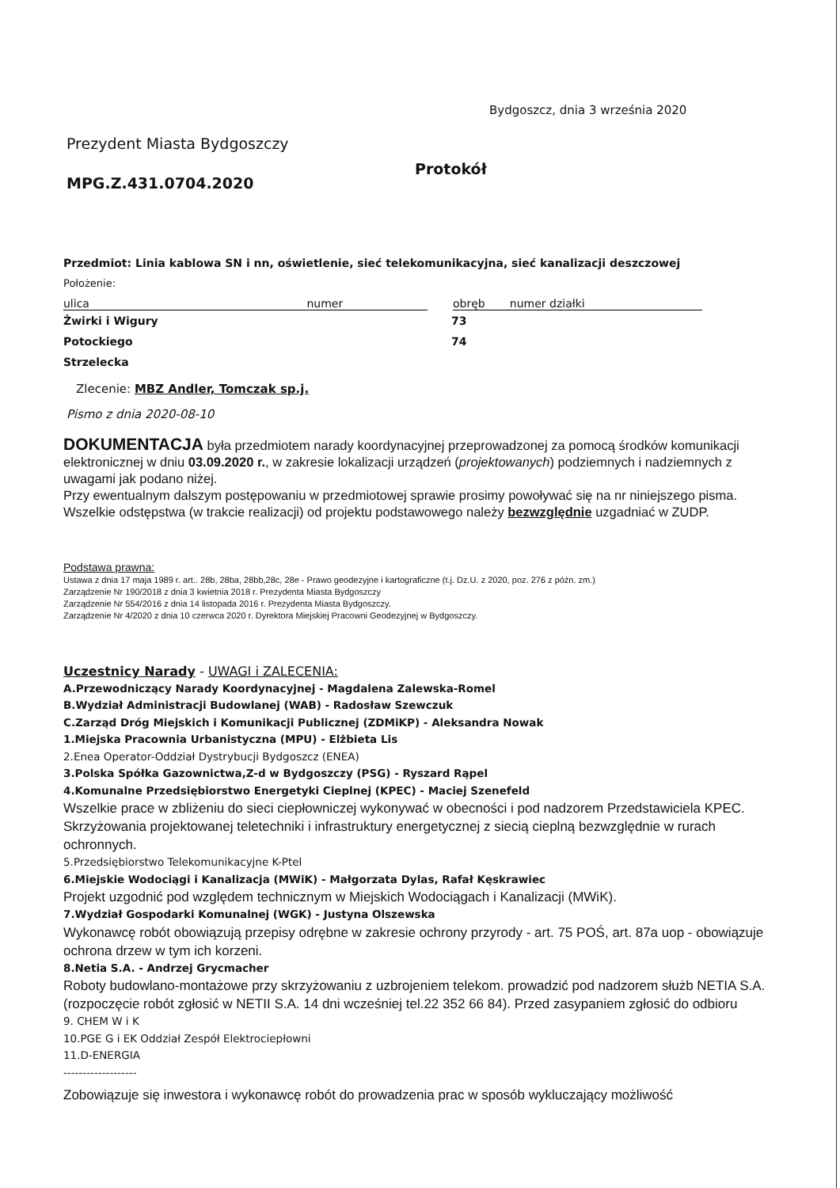Bydgoszcz, dnia 3 września 2020
Prezydent Miasta Bydgoszczy
MPG.Z.431.0704.2020
Protokół
Przedmiot: Linia kablowa SN i nn, oświetlenie, sieć telekomunikacyjna, sieć kanalizacji deszczowej
Położenie:
ulica numer obręb numer działki
Żwirki i Wigury
Potockiego
Strzelecka
73
74
Zlecenie: MBZ Andler, Tomczak sp.j.
Pismo z dnia 2020-08-10
DOKUMENTACJA była przedmiotem narady koordynacyjnej przeprowadzonej za pomocą środków komunikacji elektronicznej w dniu 03.09.2020 r., w zakresie lokalizacji urządzeń (projektowanych) podziemnych i nadziemnych z uwagami jak podano niżej.
Przy ewentualnym dalszym postępowaniu w przedmiotowej sprawie prosimy powoływać się na nr niniejszego pisma.
Wszelkie odstępstwa (w trakcie realizacji) od projektu podstawowego należy bezwzględnie uzgadniać w ZUDP.
Podstawa prawna:
Ustawa z dnia 17 maja 1989 r. art.. 28b, 28ba, 28bb,28c, 28e - Prawo geodezyjne i kartograficzne (t.j. Dz.U. z 2020, poz. 276 z późn. zm.)
Zarządzenie Nr 190/2018 z dnia 3 kwietnia 2018 r. Prezydenta Miasta Bydgoszczy
Zarządzenie Nr 554/2016 z dnia 14 listopada 2016 r. Prezydenta Miasta Bydgoszczy.
Zarządzenie Nr 4/2020 z dnia 10 czerwca 2020 r. Dyrektora Miejskiej Pracowni Geodezyjnej w Bydgoszczy.
Uczestnicy Narady - UWAGI i ZALECENIA:
A.Przewodniczący Narady Koordynacyjnej - Magdalena Zalewska-Romel
B.Wydział Administracji Budowlanej (WAB) - Radosław Szewczuk
C.Zarząd Dróg Miejskich i Komunikacji Publicznej (ZDMiKP) - Aleksandra Nowak
1.Miejska Pracownia Urbanistyczna (MPU) - Elżbieta Lis
2.Enea Operator-Oddział Dystrybucji Bydgoszcz (ENEA)
3.Polska Spółka Gazownictwa,Z-d w Bydgoszczy (PSG) - Ryszard Rąpel
4.Komunalne Przedsiębiorstwo Energetyki Cieplnej (KPEC) - Maciej Szenefeld
Wszelkie prace w zbliżeniu do sieci ciepłowniczej wykonywać w obecności i pod nadzorem Przedstawiciela KPEC.
Skrzyżowania projektowanej teletechniki i infrastruktury energetycznej z siecią cieplną bezwzględnie w rurach ochronnych.
5.Przedsiębiorstwo Telekomunikacyjne K-Ptel
6.Miejskie Wodociągi i Kanalizacja (MWiK) - Małgorzata Dylas, Rafał Kęskrawiec
Projekt uzgodnić pod względem technicznym w Miejskich Wodociągach i Kanalizacji (MWiK).
7.Wydział Gospodarki Komunalnej (WGK) - Justyna Olszewska
Wykonawcę robót obowiązują przepisy odrębne w zakresie ochrony przyrody - art. 75 POŚ, art. 87a uop - obowiązuje ochrona drzew w tym ich korzeni.
8.Netia S.A. - Andrzej Grycmacher
Roboty budowlano-montażowe przy skrzyżowaniu z uzbrojeniem telekom. prowadzić pod nadzorem służb NETIA S.A. (rozpoczęcie robót zgłosić w NETII S.A. 14 dni wcześniej tel.22 352 66 84). Przed zasypaniem zgłosić do odbioru
9. CHEM W i K
10.PGE G i EK Oddział Zespół Elektrociepłowni
11.D-ENERGIA
-------------------
Zobowiązuje się inwestora i wykonawcę robót do prowadzenia prac w sposób wykluczający możliwość